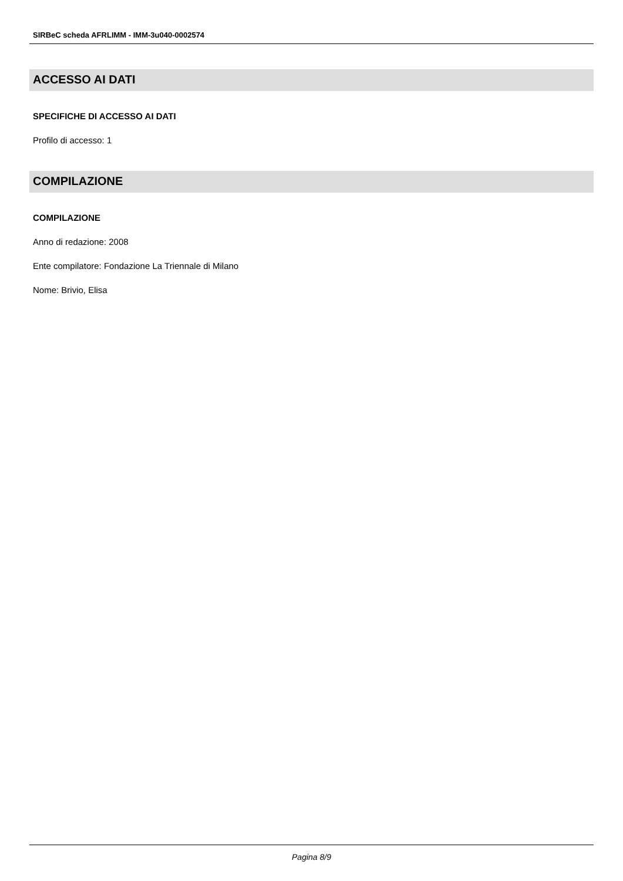SIRBeC scheda AFRLIMM - IMM-3u040-0002574
ACCESSO AI DATI
SPECIFICHE DI ACCESSO AI DATI
Profilo di accesso: 1
COMPILAZIONE
COMPILAZIONE
Anno di redazione: 2008
Ente compilatore: Fondazione La Triennale di Milano
Nome: Brivio, Elisa
Pagina 8/9